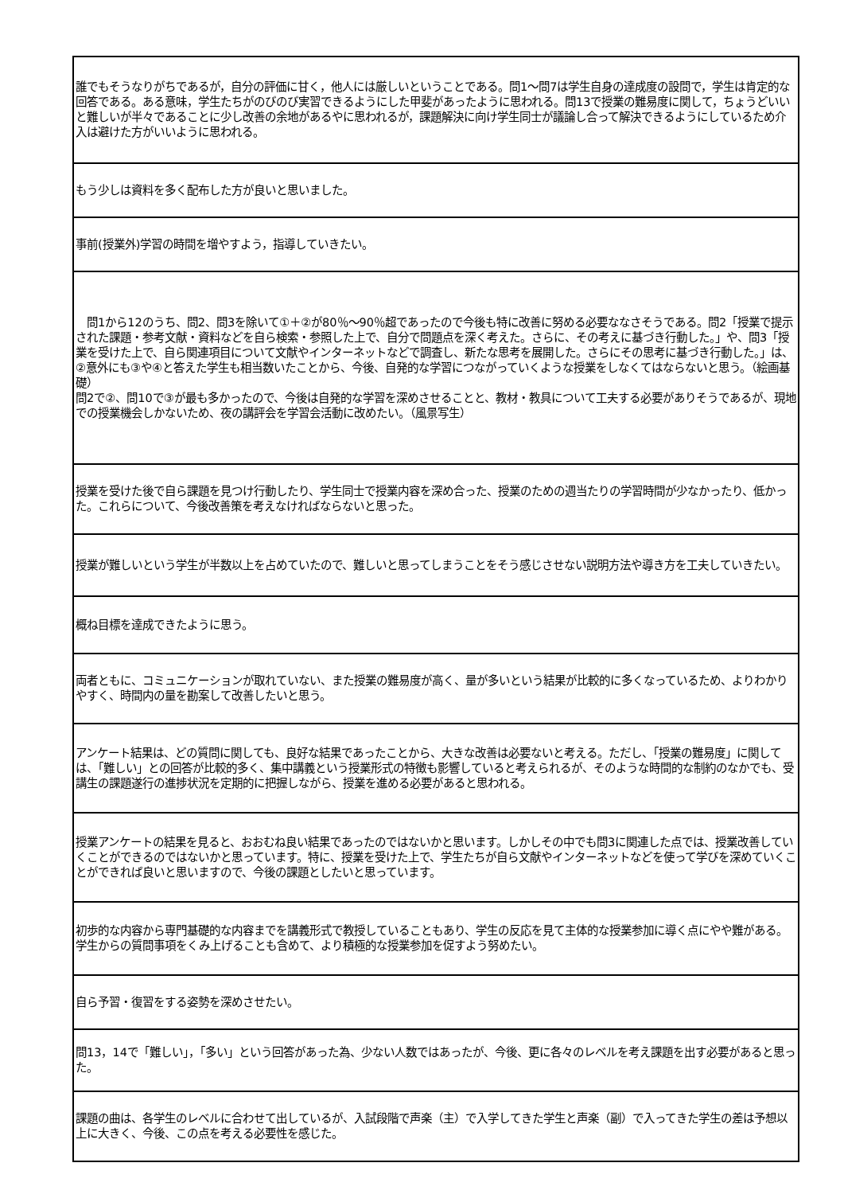| 誰でもそうなりがちであるが，自分の評価に甘く，他人には厳しいということである。問1～問7は学生自身の達成度の設問で，学生は肯定的な回答である。ある意味，学生たちがのびのび実習できるようにした甲斐があったように思われる。問13で授業の難易度に関して，ちょうどいいと難しいが半々であることに少し改善の余地があるやに思われるが，課題解決に向け学生同士が議論し合って解決できるようにしているため介入は避けた方がいいように思われる。 |
| もう少しは資料を多く配布した方が良いと思いました。 |
| 事前(授業外)学習の時間を増やすよう，指導していきたい。 |
| 問1から12のうち、問2、問3を除いて①＋②が80％～90％超であったので今後も特に改善に努める必要ななさそうである。問2「授業で提示された課題・参考文献・資料などを自ら検索・参照した上で、自分で問題点を深く考えた。さらに、その考えに基づき行動した。」や、問3「授業を受けた上で、自ら関連項目について文献やインターネットなどで調査し、新たな思考を展開した。さらにその思考に基づき行動した。」は、②意外にも③や④と答えた学生も相当数いたことから、今後、自発的な学習につながっていくような授業をしなくてはならないと思う。（絵画基礎） 問2で②、問10で③が最も多かったので、今後は自発的な学習を深めさせることと、教材・教具について工夫する必要がありそうであるが、現地での授業機会しかないため、夜の講評会を学習会活動に改めたい。（風景写生） |
| 授業を受けた後で自ら課題を見つけ行動したり、学生同士で授業内容を深め合った、授業のための週当たりの学習時間が少なかったり、低かった。これらについて、今後改善策を考えなければならないと思った。 |
| 授業が難しいという学生が半数以上を占めていたので、難しいと思ってしまうことをそう感じさせない説明方法や導き方を工夫していきたい。 |
| 概ね目標を達成できたように思う。 |
| 両者ともに、コミュニケーションが取れていない、また授業の難易度が高く、量が多いという結果が比較的に多くなっているため、よりわかりやすく、時間内の量を勘案して改善したいと思う。 |
| アンケート結果は、どの質問に関しても、良好な結果であったことから、大きな改善は必要ないと考える。ただし、「授業の難易度」に関しては、「難しい」との回答が比較的多く、集中講義という授業形式の特徴も影響していると考えられるが、そのような時間的な制約のなかでも、受講生の課題遂行の進捗状況を定期的に把握しながら、授業を進める必要があると思われる。 |
| 授業アンケートの結果を見ると、おおむね良い結果であったのではないかと思います。しかしその中でも問3に関連した点では、授業改善していくことができるのではないかと思っています。特に、授業を受けた上で、学生たちが自ら文献やインターネットなどを使って学びを深めていくことができれば良いと思いますので、今後の課題としたいと思っています。 |
| 初歩的な内容から専門基礎的な内容までを講義形式で教授していることもあり、学生の反応を見て主体的な授業参加に導く点にやや難がある。学生からの質問事項をくみ上げることも含めて、より積極的な授業参加を促すよう努めたい。 |
| 自ら予習・復習をする姿勢を深めさせたい。 |
| 問13，14で「難しい」，「多い」という回答があった為、少ない人数ではあったが、今後、更に各々のレベルを考え課題を出す必要があると思った。 |
| 課題の曲は、各学生のレベルに合わせて出しているが、入試段階で声楽（主）で入学してきた学生と声楽（副）で入ってきた学生の差は予想以上に大きく、今後、この点を考える必要性を感じた。 |